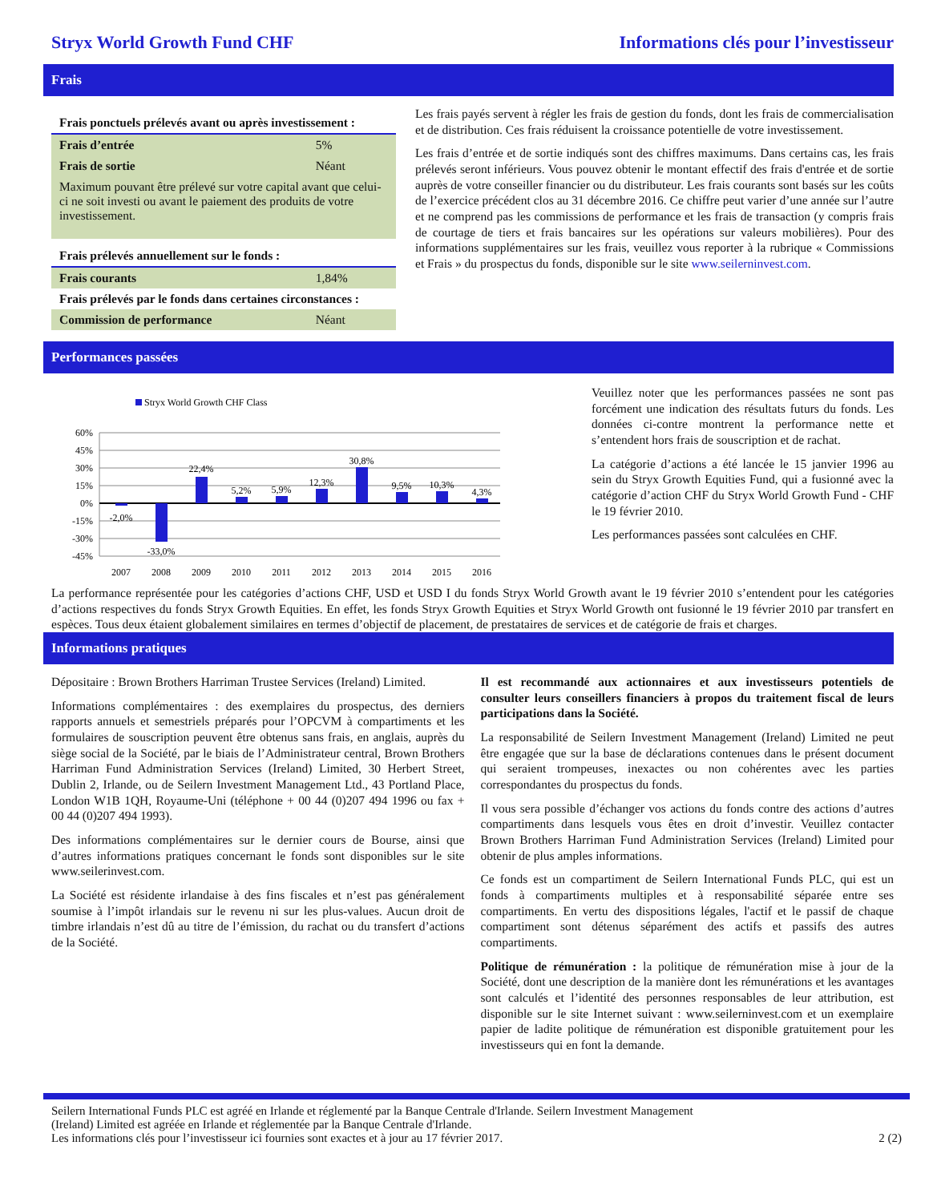Stryx World Growth Fund CHF Informations clés pour l’investisseur
Frais
| Frais ponctuels prélevés avant ou après investissement : | |
| Frais d’entrée | 5% |
| Frais de sortie | Néant |
| Maximum pouvant être prélevé sur votre capital avant que celui-ci ne soit investi ou avant le paiement des produits de votre investissement. | |
| Frais prélevés annuellement sur le fonds : | |
| Frais courants | 1,84% |
| Frais prélevés par le fonds dans certaines circonstances : | |
| Commission de performance | Néant |
Les frais payés servent à régler les frais de gestion du fonds, dont les frais de commercialisation et de distribution. Ces frais réduisent la croissance potentielle de votre investissement.
Les frais d’entrée et de sortie indiqués sont des chiffres maximums. Dans certains cas, les frais prélevés seront inférieurs. Vous pouvez obtenir le montant effectif des frais d'entrée et de sortie auprès de votre conseiller financier ou du distributeur. Les frais courants sont basés sur les coûts de l’exercice précédent clos au 31 décembre 2016. Ce chiffre peut varier d’une année sur l’autre et ne comprend pas les commissions de performance et les frais de transaction (y compris frais de courtage de tiers et frais bancaires sur les opérations sur valeurs mobilières). Pour des informations supplémentaires sur les frais, veuillez vous reporter à la rubrique « Commissions et Frais » du prospectus du fonds, disponible sur le site www.seilerninvest.com.
Performances passées
Stryx World Growth CHF Class
60%
45%
30%
15%
0%
-15%
-30%
-45%
-2,0%
-33,0%
22,4%
5,2%
5,9%
12,3%
30,8%
9,5%
10,3%
4,3%
2007
2008
2009
2010
2011
2012
2013
2014
2015
2016
Veuillez noter que les performances passées ne sont pas forcément une indication des résultats futurs du fonds. Les données ci-contre montrent la performance nette et s’entendent hors frais de souscription et de rachat.
La catégorie d’actions a été lancée le 15 janvier 1996 au sein du Stryx Growth Equities Fund, qui a fusionné avec la catégorie d’action CHF du Stryx World Growth Fund - CHF le 19 février 2010.
Les performances passées sont calculées en CHF.
La performance représentée pour les catégories d’actions CHF, USD et USD I du fonds Stryx World Growth avant le 19 février 2010 s’entendent pour les catégories d’actions respectives du fonds Stryx Growth Equities. En effet, les fonds Stryx Growth Equities et Stryx World Growth ont fusionné le 19 février 2010 par transfert en espèces. Tous deux étaient globalement similaires en termes d’objectif de placement, de prestataires de services et de catégorie de frais et charges.
Informations pratiques
Dépositaire : Brown Brothers Harriman Trustee Services (Ireland) Limited.
Informations complémentaires : des exemplaires du prospectus, des derniers rapports annuels et semestriels préparés pour l’OPCVM à compartiments et les formulaires de souscription peuvent être obtenus sans frais, en anglais, auprès du siège social de la Société, par le biais de l’Administrateur central, Brown Brothers Harriman Fund Administration Services (Ireland) Limited, 30 Herbert Street, Dublin 2, Irlande, ou de Seilern Investment Management Ltd., 43 Portland Place, London W1B 1QH, Royaume-Uni (téléphone + 00 44 (0)207 494 1996 ou fax + 00 44 (0)207 494 1993).
Des informations complémentaires sur le dernier cours de Bourse, ainsi que d’autres informations pratiques concernant le fonds sont disponibles sur le site www.seilerinvest.com.
La Société est résidente irlandaise à des fins fiscales et n’est pas généralement soumise à l’impôt irlandais sur le revenu ni sur les plus-values. Aucun droit de timbre irlandais n’est dû au titre de l’émission, du rachat ou du transfert d’actions de la Société.
Il est recommandé aux actionnaires et aux investisseurs potentiels de consulter leurs conseillers financiers à propos du traitement fiscal de leurs participations dans la Société.
La responsabilité de Seilern Investment Management (Ireland) Limited ne peut être engagée que sur la base de déclarations contenues dans le présent document qui seraient trompeuses, inexactes ou non cohérentes avec les parties correspondantes du prospectus du fonds.
Il vous sera possible d’échanger vos actions du fonds contre des actions d’autres compartiments dans lesquels vous êtes en droit d’investir. Veuillez contacter Brown Brothers Harriman Fund Administration Services (Ireland) Limited pour obtenir de plus amples informations.
Ce fonds est un compartiment de Seilern International Funds PLC, qui est un fonds à compartiments multiples et à responsabilité séparée entre ses compartiments. En vertu des dispositions légales, l'actif et le passif de chaque compartiment sont détenus séparément des actifs et passifs des autres compartiments.
Politique de rémunération : la politique de rémunération mise à jour de la Société, dont une description de la manière dont les rémunérations et les avantages sont calculés et l’identité des personnes responsables de leur attribution, est disponible sur le site Internet suivant : www.seilerninvest.com et un exemplaire papier de ladite politique de rémunération est disponible gratuitement pour les investisseurs qui en font la demande.
Seilern International Funds PLC est agréé en Irlande et réglementé par la Banque Centrale d'Irlande. Seilern Investment Management
(Ireland) Limited est agréée en Irlande et réglementée par la Banque Centrale d'Irlande.
Les informations clés pour l’investisseur ici fournies sont exactes et à jour au 17 février 2017.
2 (2)